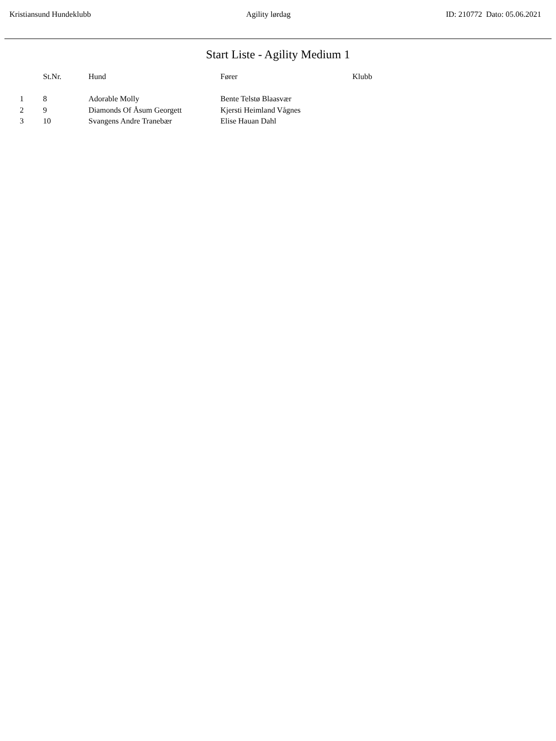Kristiansund Hundeklubb Agility lørdag ID: 210772 Dato: 05.06.2021
Start Liste - Agility Medium 1
| | St.Nr. | Hund | Fører | Klubb |
| --- | --- | --- | --- | --- |
| 1 | 8 | Adorable Molly | Bente Telstø Blaasvær | |
| 2 | 9 | Diamonds Of Åsum Georgett | Kjersti Heimland Vågnes | |
| 3 | 10 | Svangens Andre Tranebær | Elise Hauan Dahl | |